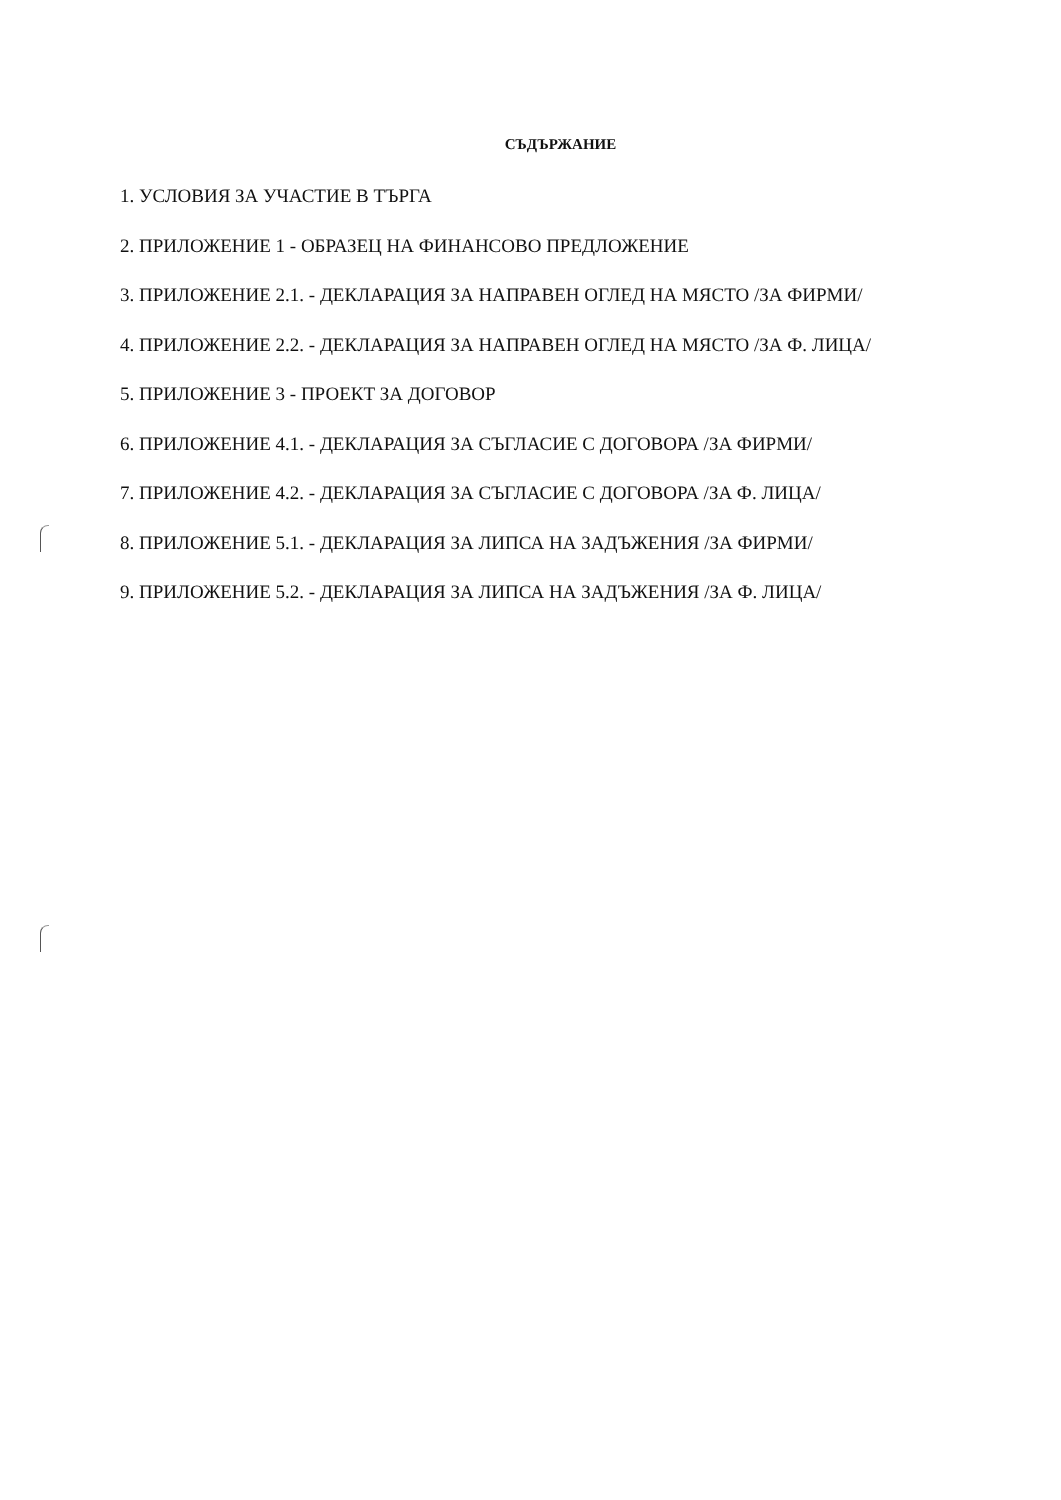СЪДЪРЖАНИЕ
1. УСЛОВИЯ ЗА УЧАСТИЕ В ТЪРГА
2. ПРИЛОЖЕНИЕ 1 - ОБРАЗЕЦ НА ФИНАНСОВО ПРЕДЛОЖЕНИЕ
3. ПРИЛОЖЕНИЕ 2.1. - ДЕКЛАРАЦИЯ ЗА НАПРАВЕН ОГЛЕД НА МЯСТО /ЗА ФИРМИ/
4. ПРИЛОЖЕНИЕ 2.2. - ДЕКЛАРАЦИЯ ЗА НАПРАВЕН ОГЛЕД НА МЯСТО /ЗА Ф. ЛИЦА/
5. ПРИЛОЖЕНИЕ 3 - ПРОЕКТ ЗА ДОГОВОР
6. ПРИЛОЖЕНИЕ 4.1. - ДЕКЛАРАЦИЯ ЗА СЪГЛАСИЕ С ДОГОВОРА /ЗА ФИРМИ/
7. ПРИЛОЖЕНИЕ 4.2. - ДЕКЛАРАЦИЯ ЗА СЪГЛАСИЕ С ДОГОВОРА /ЗА Ф. ЛИЦА/
8. ПРИЛОЖЕНИЕ 5.1. - ДЕКЛАРАЦИЯ ЗА ЛИПСА НА ЗАДЪЖЕНИЯ /ЗА ФИРМИ/
9. ПРИЛОЖЕНИЕ 5.2. - ДЕКЛАРАЦИЯ ЗА ЛИПСА НА ЗАДЪЖЕНИЯ /ЗА Ф. ЛИЦА/